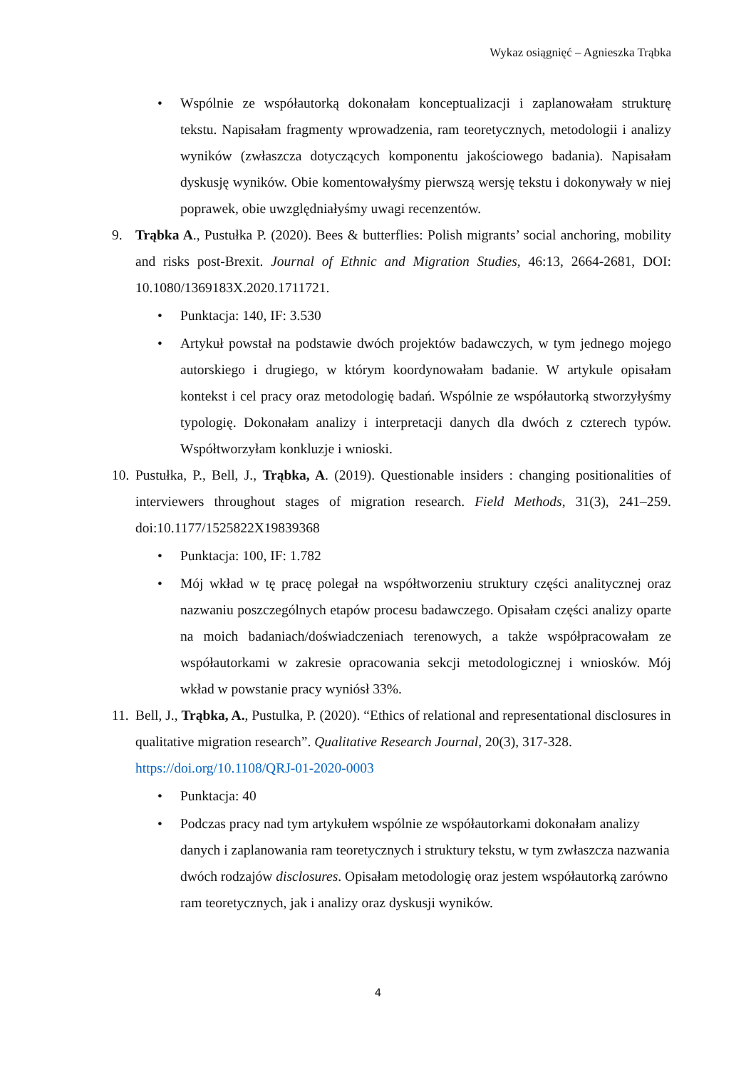Wykaz osiągnięć – Agnieszka Trąbka
• Wspólnie ze współautorką dokonałam konceptualizacji i zaplanowałam strukturę tekstu. Napisałam fragmenty wprowadzenia, ram teoretycznych, metodologii i analizy wyników (zwłaszcza dotyczących komponentu jakościowego badania). Napisałam dyskusję wyników. Obie komentowałyśmy pierwszą wersję tekstu i dokonywały w niej poprawek, obie uwzględniałyśmy uwagi recenzentów.
9. Trąbka A., Pustułka P. (2020). Bees & butterflies: Polish migrants’ social anchoring, mobility and risks post-Brexit. Journal of Ethnic and Migration Studies, 46:13, 2664-2681, DOI: 10.1080/1369183X.2020.1711721.
• Punktacja: 140, IF: 3.530
• Artykuł powstał na podstawie dwóch projektów badawczych, w tym jednego mojego autorskiego i drugiego, w którym koordynowałam badanie. W artykule opisałam kontekst i cel pracy oraz metodologię badań. Wspólnie ze współautorką stworzyłyśmy typologię. Dokonałam analizy i interpretacji danych dla dwóch z czterech typów. Współtworzyłam konkluzje i wnioski.
10. Pustułka, P., Bell, J., Trąbka, A. (2019). Questionable insiders : changing positionalities of interviewers throughout stages of migration research. Field Methods, 31(3), 241–259. doi:10.1177/1525822X19839368
• Punktacja: 100, IF: 1.782
• Mój wkład w tę pracę polegał na współtworzeniu struktury części analitycznej oraz nazwaniu poszczególnych etapów procesu badawczego. Opisałam części analizy oparte na moich badaniach/doświadczeniach terenowych, a także współpracowałam ze współautorkami w zakresie opracowania sekcji metodologicznej i wniosków. Mój wkład w powstanie pracy wyniósł 33%.
11. Bell, J., Trąbka, A., Pustulka, P. (2020). “Ethics of relational and representational disclosures in qualitative migration research”. Qualitative Research Journal, 20(3), 317-328. https://doi.org/10.1108/QRJ-01-2020-0003
• Punktacja: 40
• Podczas pracy nad tym artykułem wspólnie ze współautorkami dokonałam analizy danych i zaplanowania ram teoretycznych i struktury tekstu, w tym zwłaszcza nazwania dwóch rodzajów disclosures. Opisałam metodologię oraz jestem współautorką zarówno ram teoretycznych, jak i analizy oraz dyskusji wyników.
4